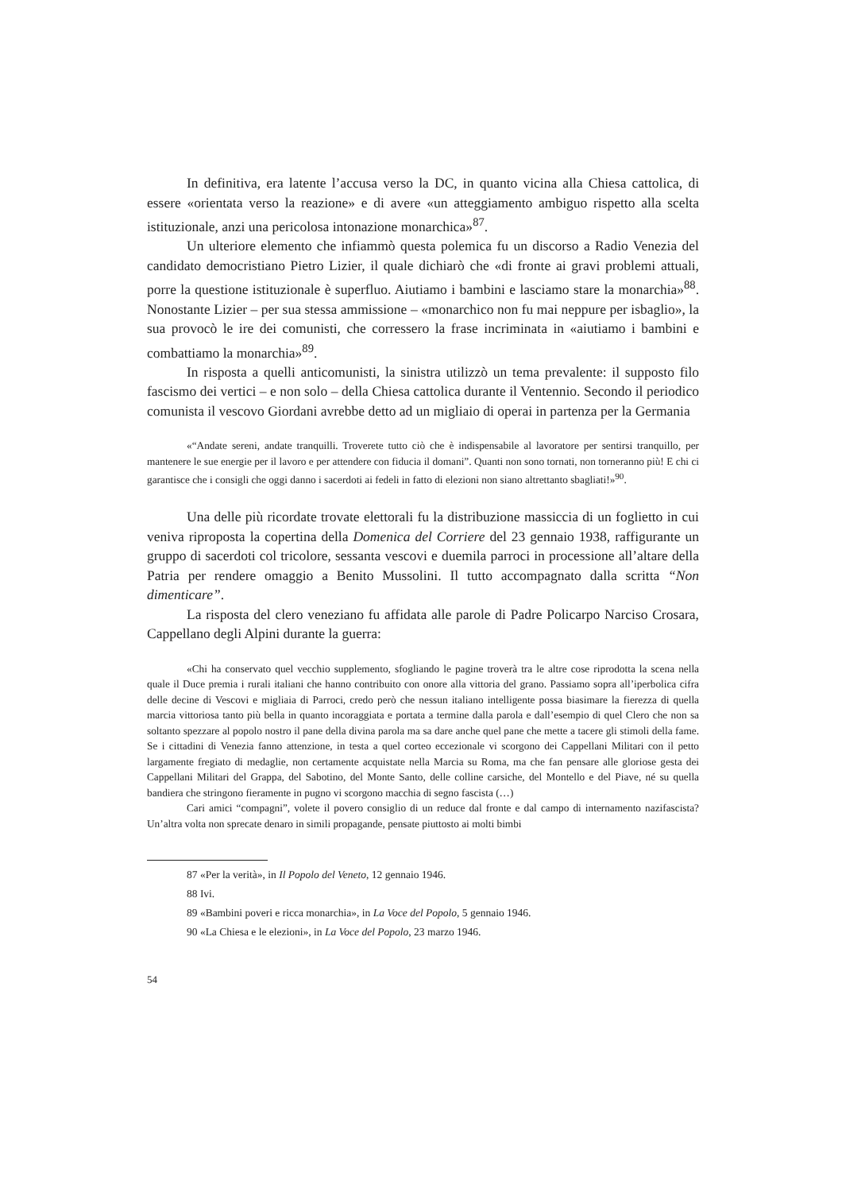In definitiva, era latente l’accusa verso la DC, in quanto vicina alla Chiesa cattolica, di essere «orientata verso la reazione» e di avere «un atteggiamento ambiguo rispetto alla scelta istituzionale, anzi una pericolosa intonazione monarchica»<sup>87</sup>.
Un ulteriore elemento che infiammò questa polemica fu un discorso a Radio Venezia del candidato democristiano Pietro Lizier, il quale dichiarò che «di fronte ai gravi problemi attuali, porre la questione istituzionale è superfluo. Aiutiamo i bambini e lasciamo stare la monarchia»<sup>88</sup>. Nonostante Lizier – per sua stessa ammissione – «monarchico non fu mai neppure per isbaglio», la sua provocò le ire dei comunisti, che corressero la frase incriminata in «aiutiamo i bambini e combattiamo la monarchia»<sup>89</sup>.
In risposta a quelli anticomunisti, la sinistra utilizzò un tema prevalente: il supposto filo fascismo dei vertici – e non solo – della Chiesa cattolica durante il Ventennio. Secondo il periodico comunista il vescovo Giordani avrebbe detto ad un migliaio di operai in partenza per la Germania
«“Andate sereni, andate tranquilli. Troverete tutto ciò che è indispensabile al lavoratore per sentirsi tranquillo, per mantenere le sue energie per il lavoro e per attendere con fiducia il domani”. Quanti non sono tornati, non torneranno più! E chi ci garantisce che i consigli che oggi danno i sacerdoti ai fedeli in fatto di elezioni non siano altrettanto sbagliati!»<sup>90</sup>.
Una delle più ricordate trovate elettorali fu la distribuzione massiccia di un foglietto in cui veniva riproposta la copertina della Domenica del Corriere del 23 gennaio 1938, raffigurante un gruppo di sacerdoti col tricolore, sessanta vescovi e duemila parroci in processione all’altare della Patria per rendere omaggio a Benito Mussolini. Il tutto accompagnato dalla scritta “Non dimenticare”.
La risposta del clero veneziano fu affidata alle parole di Padre Policarpo Narciso Crosara, Cappellano degli Alpini durante la guerra:
«Chi ha conservato quel vecchio supplemento, sfogliando le pagine troverà tra le altre cose riprodotta la scena nella quale il Duce premia i rurali italiani che hanno contribuito con onore alla vittoria del grano. Passiamo sopra all’iperbolica cifra delle decine di Vescovi e migliaia di Parroci, credo però che nessun italiano intelligente possa biasimare la fierezza di quella marcia vittoriosa tanto più bella in quanto incoraggiata e portata a termine dalla parola e dall’esempio di quel Clero che non sa soltanto spezzare al popolo nostro il pane della divina parola ma sa dare anche quel pane che mette a tacere gli stimoli della fame. Se i cittadini di Venezia fanno attenzione, in testa a quel corteo eccezionale vi scorgono dei Cappellani Militari con il petto largamente fregiato di medaglie, non certamente acquistate nella Marcia su Roma, ma che fan pensare alle gloriose gesta dei Cappellani Militari del Grappa, del Sabotino, del Monte Santo, delle colline carsiche, del Montello e del Piave, né su quella bandiera che stringono fieramente in pugno vi scorgono macchia di segno fascista (…)
Cari amici “compagni”, volete il povero consiglio di un reduce dal fronte e dal campo di internamento nazifascista? Un’altra volta non sprecate denaro in simili propagande, pensate piuttosto ai molti bimbi
87 «Per la verità», in Il Popolo del Veneto, 12 gennaio 1946.
88 Ivi.
89 «Bambini poveri e ricca monarchia», in La Voce del Popolo, 5 gennaio 1946.
90 «La Chiesa e le elezioni», in La Voce del Popolo, 23 marzo 1946.
54